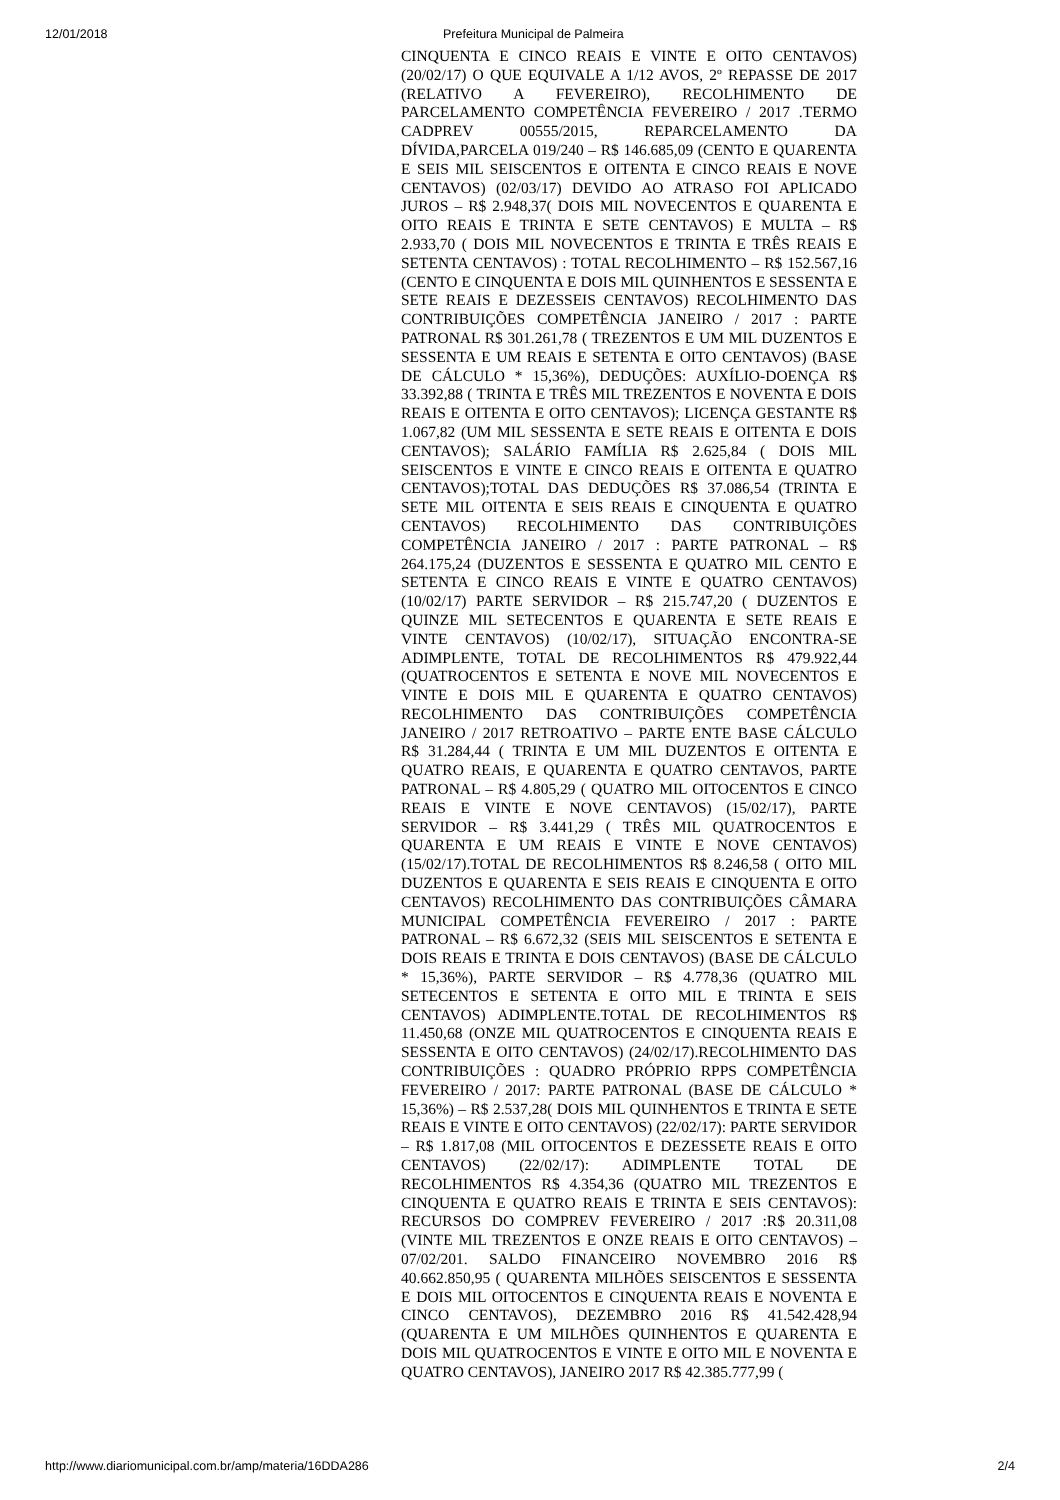12/01/2018 Prefeitura Municipal de Palmeira
CINQUENTA E CINCO REAIS E VINTE E OITO CENTAVOS) (20/02/17) O QUE EQUIVALE A 1/12 AVOS, 2º REPASSE DE 2017 (RELATIVO A FEVEREIRO), RECOLHIMENTO DE PARCELAMENTO COMPETÊNCIA FEVEREIRO / 2017 .TERMO CADPREV 00555/2015, REPARCELAMENTO DA DÍVIDA,PARCELA 019/240 – R$ 146.685,09 (CENTO E QUARENTA E SEIS MIL SEISCENTOS E OITENTA E CINCO REAIS E NOVE CENTAVOS) (02/03/17) DEVIDO AO ATRASO FOI APLICADO JUROS – R$ 2.948,37( DOIS MIL NOVECENTOS E QUARENTA E OITO REAIS E TRINTA E SETE CENTAVOS) E MULTA – R$ 2.933,70 ( DOIS MIL NOVECENTOS E TRINTA E TRÊS REAIS E SETENTA CENTAVOS) : TOTAL RECOLHIMENTO – R$ 152.567,16 (CENTO E CINQUENTA E DOIS MIL QUINHENTOS E SESSENTA E SETE REAIS E DEZESSEIS CENTAVOS) RECOLHIMENTO DAS CONTRIBUIÇÕES COMPETÊNCIA JANEIRO / 2017 : PARTE PATRONAL R$ 301.261,78 ( TREZENTOS E UM MIL DUZENTOS E SESSENTA E UM REAIS E SETENTA E OITO CENTAVOS) (BASE DE CÁLCULO * 15,36%), DEDUÇÕES: AUXÍLIO-DOENÇA R$ 33.392,88 ( TRINTA E TRÊS MIL TREZENTOS E NOVENTA E DOIS REAIS E OITENTA E OITO CENTAVOS); LICENÇA GESTANTE R$ 1.067,82 (UM MIL SESSENTA E SETE REAIS E OITENTA E DOIS CENTAVOS); SALÁRIO FAMÍLIA R$ 2.625,84 ( DOIS MIL SEISCENTOS E VINTE E CINCO REAIS E OITENTA E QUATRO CENTAVOS);TOTAL DAS DEDUÇÕES R$ 37.086,54 (TRINTA E SETE MIL OITENTA E SEIS REAIS E CINQUENTA E QUATRO CENTAVOS) RECOLHIMENTO DAS CONTRIBUIÇÕES COMPETÊNCIA JANEIRO / 2017 : PARTE PATRONAL – R$ 264.175,24 (DUZENTOS E SESSENTA E QUATRO MIL CENTO E SETENTA E CINCO REAIS E VINTE E QUATRO CENTAVOS) (10/02/17) PARTE SERVIDOR – R$ 215.747,20 ( DUZENTOS E QUINZE MIL SETECENTOS E QUARENTA E SETE REAIS E VINTE CENTAVOS) (10/02/17), SITUAÇÃO ENCONTRA-SE ADIMPLENTE, TOTAL DE RECOLHIMENTOS R$ 479.922,44 (QUATROCENTOS E SETENTA E NOVE MIL NOVECENTOS E VINTE E DOIS MIL E QUARENTA E QUATRO CENTAVOS) RECOLHIMENTO DAS CONTRIBUIÇÕES COMPETÊNCIA JANEIRO / 2017 RETROATIVO – PARTE ENTE BASE CÁLCULO R$ 31.284,44 ( TRINTA E UM MIL DUZENTOS E OITENTA E QUATRO REAIS, E QUARENTA E QUATRO CENTAVOS, PARTE PATRONAL – R$ 4.805,29 ( QUATRO MIL OITOCENTOS E CINCO REAIS E VINTE E NOVE CENTAVOS) (15/02/17), PARTE SERVIDOR – R$ 3.441,29 ( TRÊS MIL QUATROCENTOS E QUARENTA E UM REAIS E VINTE E NOVE CENTAVOS) (15/02/17).TOTAL DE RECOLHIMENTOS R$ 8.246,58 ( OITO MIL DUZENTOS E QUARENTA E SEIS REAIS E CINQUENTA E OITO CENTAVOS) RECOLHIMENTO DAS CONTRIBUIÇÕES CÂMARA MUNICIPAL COMPETÊNCIA FEVEREIRO / 2017 : PARTE PATRONAL – R$ 6.672,32 (SEIS MIL SEISCENTOS E SETENTA E DOIS REAIS E TRINTA E DOIS CENTAVOS) (BASE DE CÁLCULO * 15,36%), PARTE SERVIDOR – R$ 4.778,36 (QUATRO MIL SETECENTOS E SETENTA E OITO MIL E TRINTA E SEIS CENTAVOS) ADIMPLENTE.TOTAL DE RECOLHIMENTOS R$ 11.450,68 (ONZE MIL QUATROCENTOS E CINQUENTA REAIS E SESSENTA E OITO CENTAVOS) (24/02/17).RECOLHIMENTO DAS CONTRIBUIÇÕES : QUADRO PRÓPRIO RPPS COMPETÊNCIA FEVEREIRO / 2017: PARTE PATRONAL (BASE DE CÁLCULO * 15,36%) – R$ 2.537,28( DOIS MIL QUINHENTOS E TRINTA E SETE REAIS E VINTE E OITO CENTAVOS) (22/02/17): PARTE SERVIDOR – R$ 1.817,08 (MIL OITOCENTOS E DEZESSETE REAIS E OITO CENTAVOS) (22/02/17): ADIMPLENTE TOTAL DE RECOLHIMENTOS R$ 4.354,36 (QUATRO MIL TREZENTOS E CINQUENTA E QUATRO REAIS E TRINTA E SEIS CENTAVOS): RECURSOS DO COMPREV FEVEREIRO / 2017 :R$ 20.311,08 (VINTE MIL TREZENTOS E ONZE REAIS E OITO CENTAVOS) – 07/02/201. SALDO FINANCEIRO NOVEMBRO 2016 R$ 40.662.850,95 ( QUARENTA MILHÕES SEISCENTOS E SESSENTA E DOIS MIL OITOCENTOS E CINQUENTA REAIS E NOVENTA E CINCO CENTAVOS), DEZEMBRO 2016 R$ 41.542.428,94 (QUARENTA E UM MILHÕES QUINHENTOS E QUARENTA E DOIS MIL QUATROCENTOS E VINTE E OITO MIL E NOVENTA E QUATRO CENTAVOS), JANEIRO 2017 R$ 42.385.777,99 (
http://www.diariomunicipal.com.br/amp/materia/16DDA286 2/4